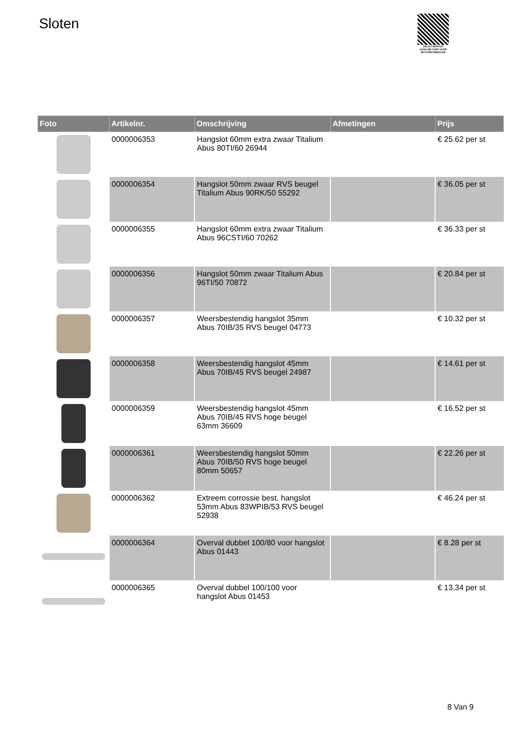Sloten
PALLETSERVICE
SCAN QR-CODE VOOR RETOURFORMULIER
| Foto | Artikelnr. | Omschrijving | Afmetingen | Prijs |
| --- | --- | --- | --- | --- |
| | 0000006353 | Hangslot 60mm extra zwaar Titalium Abus 80TI/60 26944 | | € 25.62 per st |
| | 0000006354 | Hangslot 50mm zwaar RVS beugel Titalium Abus 90RK/50 55292 | | € 36.05 per st |
| | 0000006355 | Hangslot 60mm extra zwaar Titalium Abus 96CSTI/60 70262 | | € 36.33 per st |
| | 0000006356 | Hangslot 50mm zwaar Titalium Abus 96TI/50 70872 | | € 20.84 per st |
| | 0000006357 | Weersbestendig hangslot 35mm Abus 70IB/35 RVS beugel 04773 | | € 10.32 per st |
| | 0000006358 | Weersbestendig hangslot 45mm Abus 70IB/45 RVS beugel 24987 | | € 14.61 per st |
| | 0000006359 | Weersbestendig hangslot 45mm Abus 70IB/45 RVS hoge beugel 63mm 36609 | | € 16.52 per st |
| | 0000006361 | Weersbestendig hangslot 50mm Abus 70IB/50 RVS hoge beugel 80mm 50657 | | € 22.26 per st |
| | 0000006362 | Extreem corrossie best. hangslot 53mm Abus 83WPIB/53 RVS beugel 52938 | | € 46.24 per st |
| | 0000006364 | Overval dubbel 100/80 voor hangslot Abus 01443 | | € 8.28 per st |
| | 0000006365 | Overval dubbel 100/100 voor hangslot Abus 01453 | | € 13.34 per st |
8 Van 9